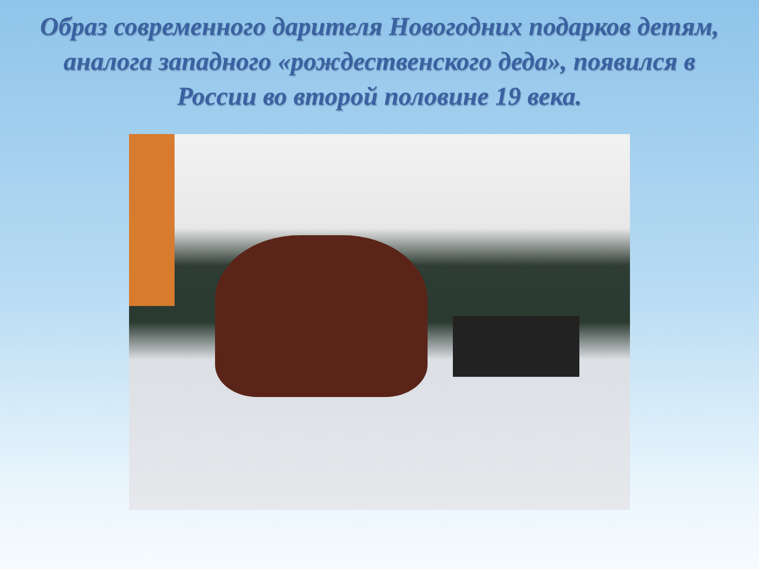Образ современного дарителя Новогодних подарков детям, аналога западного «рождественского деда», появился в России во второй половине 19 века.